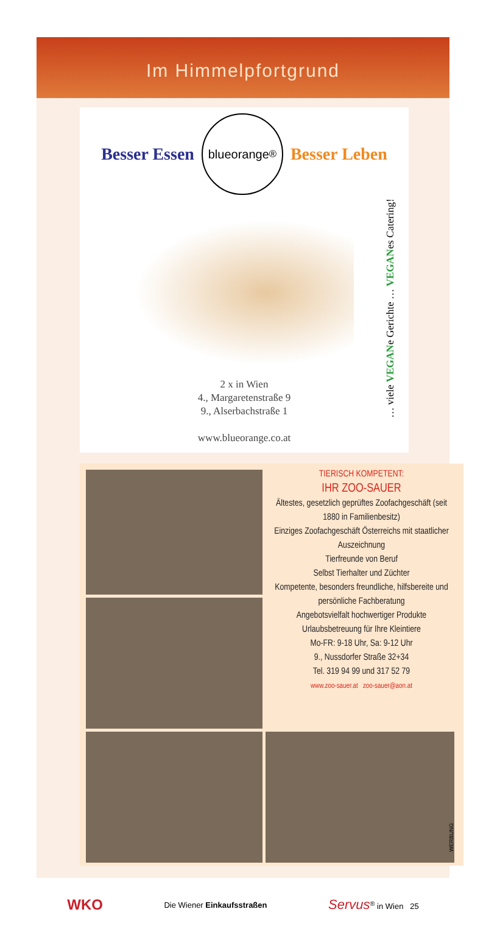Im Himmelpfortgrund
Besser Essen
blueorange<sup>®</sup>
Besser Leben
2 x in Wien
4., Margaretenstraße 9
9., Alserbachstraße 1
www.blueorange.co.at
… viele VEGANe Gerichte … VEGANes Catering!
TIERISCH KOMPETENT:
IHR ZOO-SAUER
Ältestes, gesetzlich geprüftes Zoofachgeschäft (seit 1880 in Familienbesitz)
Einziges Zoofachgeschäft Österreichs mit staatlicher Auszeichnung
Tierfreunde von Beruf
Selbst Tierhalter und Züchter
Kompetente, besonders freundliche, hilfsbereite und persönliche Fachberatung
Angebotsvielfalt hochwertiger Produkte
Urlaubsbetreuung für Ihre Kleintiere
Mo-FR: 9-18 Uhr, Sa: 9-12 Uhr
9., Nussdorfer Straße 32+34
Tel. 319 94 99 und 317 52 79
www.zoo-sauer.at zoo-sauer@aon.at
WERBUNG
WKO Die Wiener Einkaufsstraßen Servus<sup>®</sup> in Wien 25